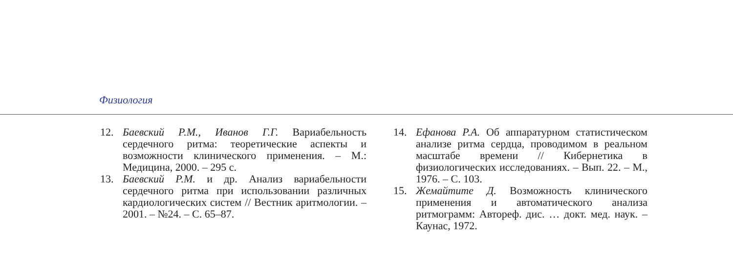Физиология
12. Баевский Р.М., Иванов Г.Г. Вариабельность сердечного ритма: теоретические аспекты и возможности клинического применения. – М.: Медицина, 2000. – 295 с.
13. Баевский Р.М. и др. Анализ вариабельности сердечного ритма при использовании различных кардиологических систем // Вестник аритмологии. – 2001. – №24. – С. 65–87.
14. Ефанова Р.А. Об аппаратурном статистическом анализе ритма сердца, проводимом в реальном масштабе времени // Кибернетика в физиологических исследованиях. – Вып. 22. – М., 1976. – С. 103.
15. Жемайтите Д. Возможность клинического применения и автоматического анализа ритмограмм: Автореф. дис. … докт. мед. наук. – Каунас, 1972.